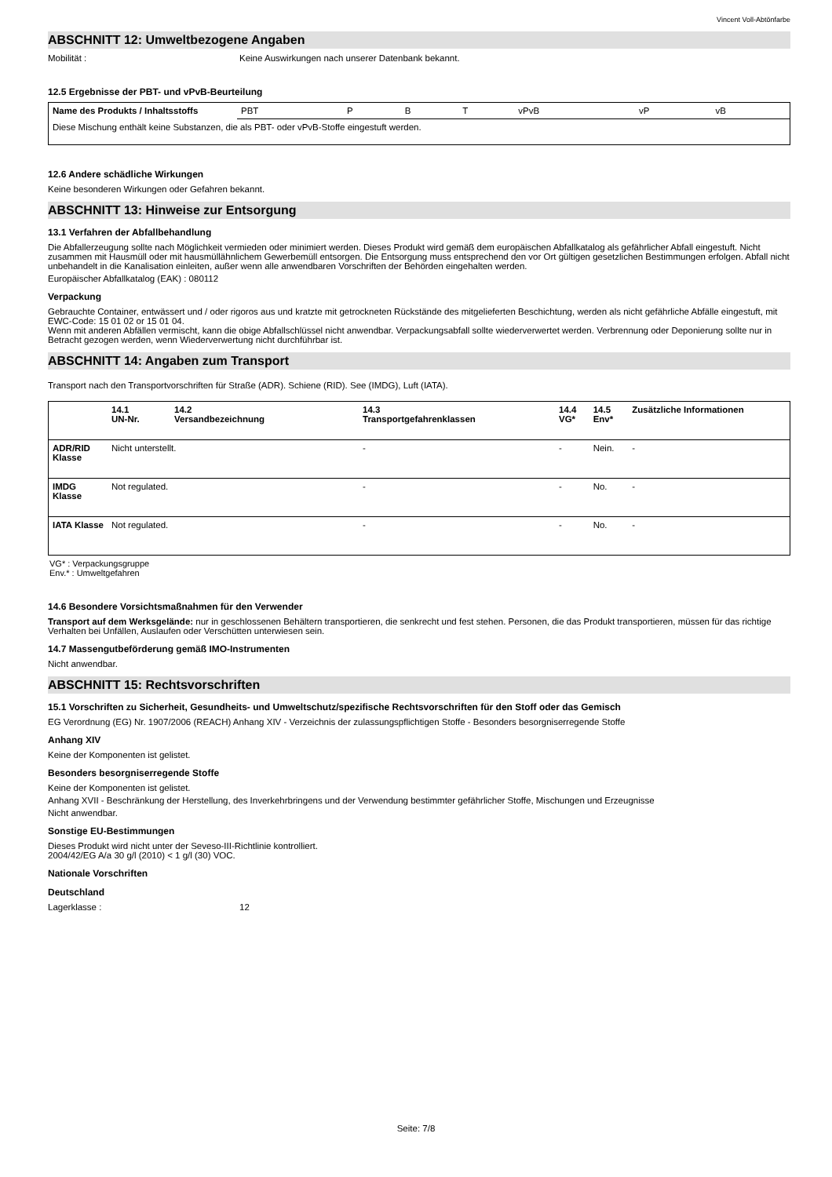Vincent Voll-Abtönfarbe
ABSCHNITT 12: Umweltbezogene Angaben
Mobilität : Keine Auswirkungen nach unserer Datenbank bekannt.
12.5 Ergebnisse der PBT- und vPvB-Beurteilung
| Name des Produkts / Inhaltsstoffs | PBT | P | B | T | vPvB | vP | vB |
| Diese Mischung enthält keine Substanzen, die als PBT- oder vPvB-Stoffe eingestuft werden. | | | | | | | |
12.6 Andere schädliche Wirkungen
Keine besonderen Wirkungen oder Gefahren bekannt.
ABSCHNITT 13: Hinweise zur Entsorgung
13.1 Verfahren der Abfallbehandlung
Die Abfallerzeugung sollte nach Möglichkeit vermieden oder minimiert werden. Dieses Produkt wird gemäß dem europäischen Abfallkatalog als gefährlicher Abfall eingestuft. Nicht zusammen mit Hausmüll oder mit hausmüllähnlichem Gewerbemüll entsorgen. Die Entsorgung muss entsprechend den vor Ort gültigen gesetzlichen Bestimmungen erfolgen. Abfall nicht unbehandelt in die Kanalisation einleiten, außer wenn alle anwendbaren Vorschriften der Behörden eingehalten werden.
Europäischer Abfallkatalog (EAK) : 080112
Verpackung
Gebrauchte Container, entwässert und / oder rigoros aus und kratzte mit getrockneten Rückstände des mitgelieferten Beschichtung, werden als nicht gefährliche Abfälle eingestuft, mit EWC-Code: 15 01 02 or 15 01 04.
Wenn mit anderen Abfällen vermischt, kann die obige Abfallschlüssel nicht anwendbar. Verpackungsabfall sollte wiederverwertet werden. Verbrennung oder Deponierung sollte nur in Betracht gezogen werden, wenn Wiederverwertung nicht durchführbar ist.
ABSCHNITT 14: Angaben zum Transport
Transport nach den Transportvorschriften für Straße (ADR). Schiene (RID). See (IMDG), Luft (IATA).
| | 14.1 UN-Nr. | 14.2 Versandbezeichnung | 14.3 Transportgefahrenklassen | 14.4 VG* | 14.5 Env* | Zusätzliche Informationen |
| --- | --- | --- | --- | --- | --- | --- |
| ADR/RID Klasse | Nicht unterstellt. | | - | - | Nein. | - |
| IMDG Klasse | Not regulated. | | - | - | No. | - |
| IATA Klasse | Not regulated. | | - | - | No. | - |
VG* : Verpackungsgruppe
Env.* : Umweltgefahren
14.6 Besondere Vorsichtsmaßnahmen für den Verwender
Transport auf dem Werksgelände: nur in geschlossenen Behältern transportieren, die senkrecht und fest stehen. Personen, die das Produkt transportieren, müssen für das richtige Verhalten bei Unfällen, Auslaufen oder Verschütten unterwiesen sein.
14.7 Massengutbeförderung gemäß IMO-Instrumenten
Nicht anwendbar.
ABSCHNITT 15: Rechtsvorschriften
15.1 Vorschriften zu Sicherheit, Gesundheits- und Umweltschutz/spezifische Rechtsvorschriften für den Stoff oder das Gemisch
EG Verordnung (EG) Nr. 1907/2006 (REACH) Anhang XIV - Verzeichnis der zulassungspflichtigen Stoffe - Besonders besorgniserregende Stoffe
Anhang XIV
Keine der Komponenten ist gelistet.
Besonders besorgniserregende Stoffe
Keine der Komponenten ist gelistet.
Anhang XVII - Beschränkung der Herstellung, des Inverkehrbringens und der Verwendung bestimmter gefährlicher Stoffe, Mischungen und Erzeugnisse
Nicht anwendbar.
Sonstige EU-Bestimmungen
Dieses Produkt wird nicht unter der Seveso-III-Richtlinie kontrolliert.
2004/42/EG A/a 30 g/l (2010) < 1 g/l (30) VOC.
Nationale Vorschriften
Deutschland
Lagerklasse : 12
Seite: 7/8